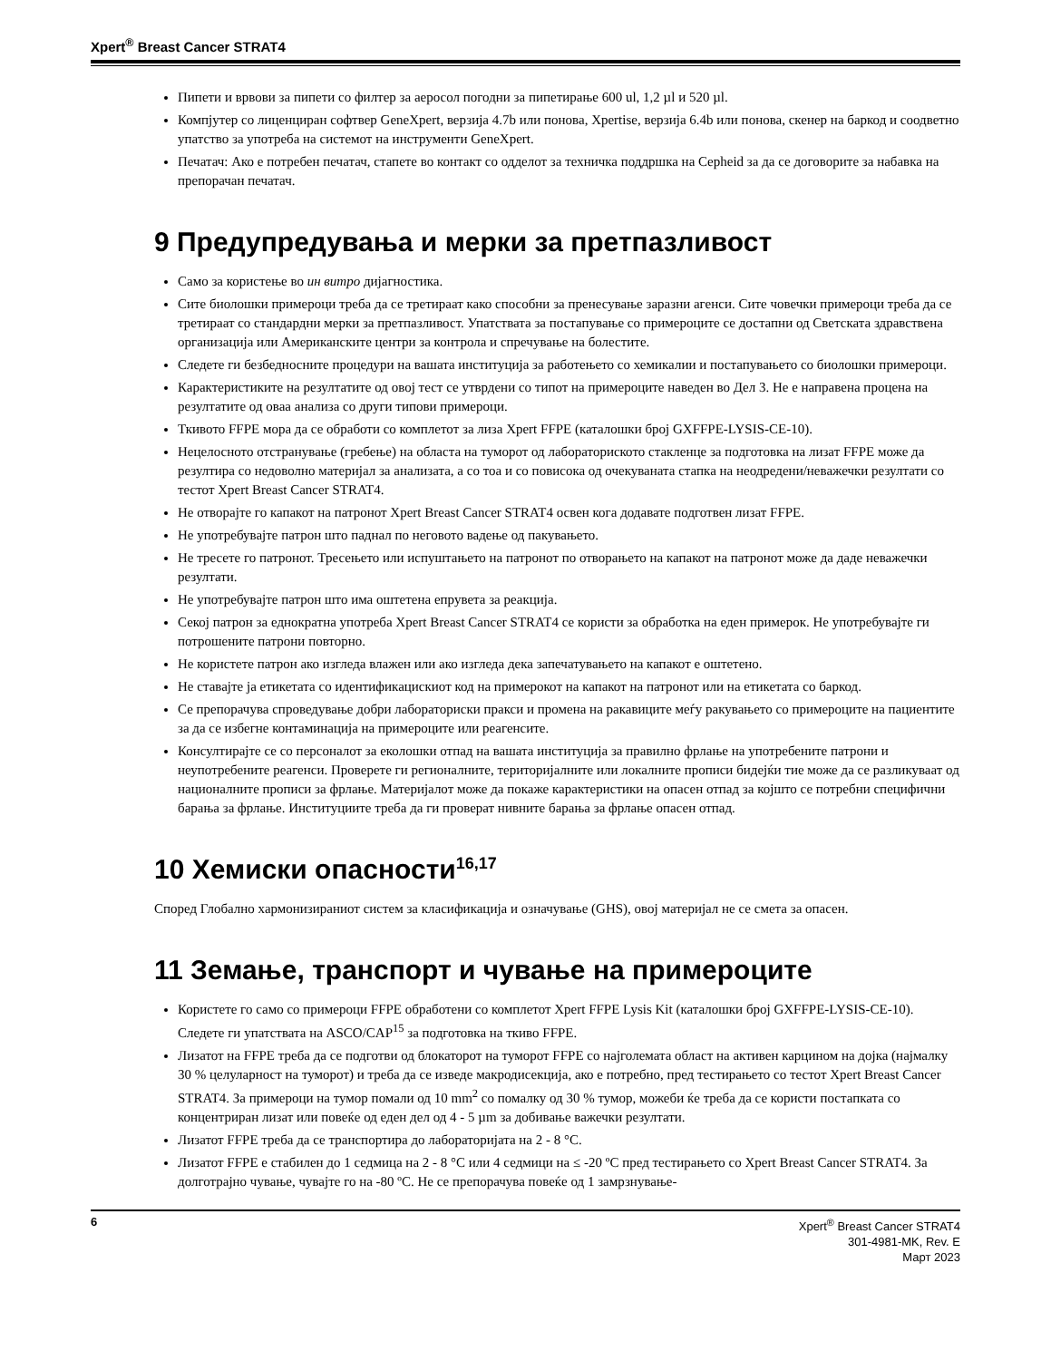Xpert<sup>®</sup> Breast Cancer STRAT4
Пипети и врвови за пипети со филтер за аеросол погодни за пипетирање 600 ul, 1,2 µl и 520 µl.
Компјутер со лиценциран софтвер GeneXpert, верзија 4.7b или понова, Xpertise, верзија 6.4b или понова, скенер на баркод и соодветно упатство за употреба на системот на инструменти GeneXpert.
Печатач: Ако е потребен печатач, стапете во контакт со одделот за техничка поддршка на Cepheid за да се договорите за набавка на препорачан печатач.
9 Предупредувања и мерки за претпазливост
Само за користење во ин витро дијагностика.
Сите биолошки примероци треба да се третираат како способни за пренесување заразни агенси. Сите човечки примероци треба да се третираат со стандардни мерки за претпазливост. Упатствата за постапување со примероците се достапни од Светската здравствена организација или Американските центри за контрола и спречување на болестите.
Следете ги безбедносните процедури на вашата институција за работењето со хемикалии и постапувањето со биолошки примероци.
Карактеристиките на резултатите од овој тест се утврдени со типот на примероците наведен во Дел 3. Не е направена процена на резултатите од оваа анализа со други типови примероци.
Ткивото FFPE мора да се обработи со комплетот за лиза Xpert FFPE (каталошки број GXFFPE-LYSIS-CE-10).
Нецелосното отстранување (гребење) на областа на туморот од лабораториското стакленце за подготовка на лизат FFPE може да резултира со недоволно материјал за анализата, а со тоа и со повисока од очекуваната стапка на неодредени/неважечки резултати со тестот Xpert Breast Cancer STRAT4.
Не отворајте го капакот на патронот Xpert Breast Cancer STRAT4 освен кога додавате подготвен лизат FFPE.
Не употребувајте патрон што паднал по неговото вадење од пакувањето.
Не тресете го патронот. Тресењето или испуштањето на патронот по отворањето на капакот на патронот може да даде неважечки резултати.
Не употребувајте патрон што има оштетена епрувета за реакција.
Секој патрон за еднократна употреба Xpert Breast Cancer STRAT4 се користи за обработка на еден примерок. Не употребувајте ги потрошените патрони повторно.
Не користете патрон ако изгледа влажен или ако изгледа дека запечатувањето на капакот е оштетено.
Не ставајте ја етикетата со идентификацискиот код на примерокот на капакот на патронот или на етикетата со баркод.
Се препорачува спроведување добри лабораториски пракси и промена на ракавиците меѓу ракувањето со примероците на пациентите за да се избегне контаминација на примероците или реагенсите.
Консултирајте се со персоналот за еколошки отпад на вашата институција за правилно фрлање на употребените патрони и неупотребените реагенси. Проверете ги регионалните, територијалните или локалните прописи бидејќи тие може да се разликуваат од националните прописи за фрлање. Материјалот може да покаже карактеристики на опасен отпад за којшто се потребни специфични барања за фрлање. Институциите треба да ги проверат нивните барања за фрлање опасен отпад.
10 Хемиски опасности<sup>16,17</sup>
Според Глобално хармонизираниот систем за класификација и означување (GHS), овој материјал не се смета за опасен.
11 Земање, транспорт и чување на примероците
Користете го само со примероци FFPE обработени со комплетот Xpert FFPE Lysis Kit (каталошки број GXFFPE-LYSIS-CE-10). Следете ги упатствата на ASCO/CAP<sup>15</sup> за подготовка на ткиво FFPE.
Лизатот на FFPE треба да се подготви од блокаторот на туморот FFPE со најголемата област на активен карцином на дојка (најмалку 30 % целуларност на туморот) и треба да се изведе макродисекција, ако е потребно, пред тестирањето со тестот Xpert Breast Cancer STRAT4. За примероци на тумор помали од 10 mm<sup>2</sup> со помалку од 30 % тумор, можеби ќе треба да се користи постапката со концентриран лизат или повеќе од еден дел од 4 - 5 µm за добивање важечки резултати.
Лизатот FFPE треба да се транспортира до лабораторијата на 2 - 8 °C.
Лизатот FFPE е стабилен до 1 седмица на 2 - 8 °C или 4 седмици на ≤ -20 ºC пред тестирањето со Xpert Breast Cancer STRAT4. За долготрајно чување, чувајте го на -80 ºC. Не се препорачува повеќе од 1 замрзнување-
6
Xpert<sup>®</sup> Breast Cancer STRAT4
301-4981-MK, Rev. E
Март 2023